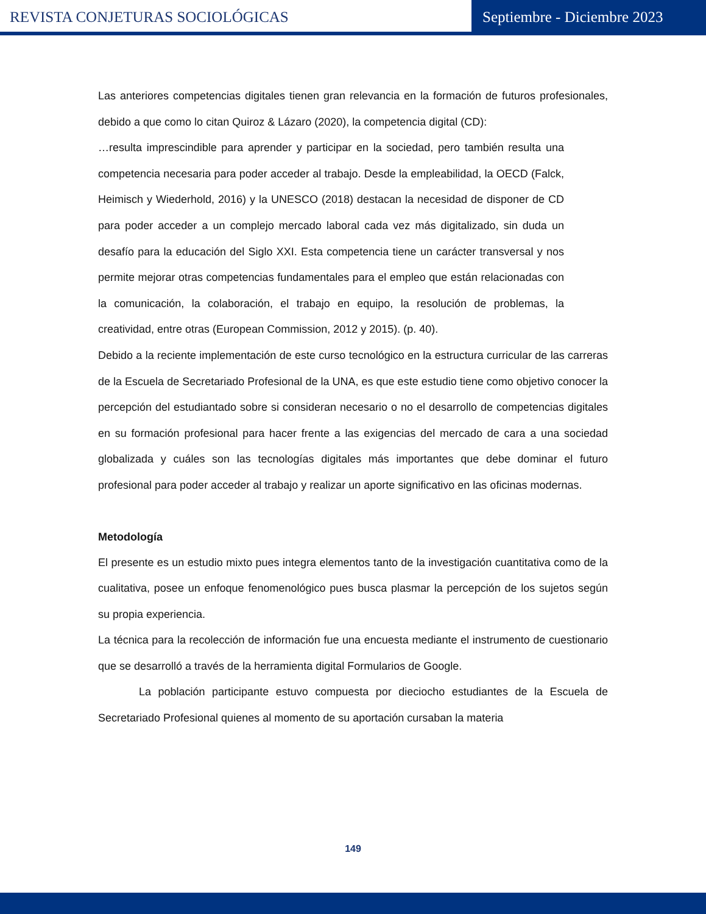REVISTA CONJETURAS SOCIOLÓGICAS
Septiembre - Diciembre 2023
Las anteriores competencias digitales tienen gran relevancia en la formación de futuros profesionales, debido a que como lo citan Quiroz & Lázaro (2020), la competencia digital (CD):
…resulta imprescindible para aprender y participar en la sociedad, pero también resulta una competencia necesaria para poder acceder al trabajo. Desde la empleabilidad, la OECD (Falck, Heimisch y Wiederhold, 2016) y la UNESCO (2018) destacan la necesidad de disponer de CD para poder acceder a un complejo mercado laboral cada vez más digitalizado, sin duda un desafío para la educación del Siglo XXI. Esta competencia tiene un carácter transversal y nos permite mejorar otras competencias fundamentales para el empleo que están relacionadas con la comunicación, la colaboración, el trabajo en equipo, la resolución de problemas, la creatividad, entre otras (European Commission, 2012 y 2015). (p. 40).
Debido a la reciente implementación de este curso tecnológico en la estructura curricular de las carreras de la Escuela de Secretariado Profesional de la UNA, es que este estudio tiene como objetivo conocer la percepción del estudiantado sobre si consideran necesario o no el desarrollo de competencias digitales en su formación profesional para hacer frente a las exigencias del mercado de cara a una sociedad globalizada y cuáles son las tecnologías digitales más importantes que debe dominar el futuro profesional para poder acceder al trabajo y realizar un aporte significativo en las oficinas modernas.
Metodología
El presente es un estudio mixto pues integra elementos tanto de la investigación cuantitativa como de la cualitativa, posee un enfoque fenomenológico pues busca plasmar la percepción de los sujetos según su propia experiencia.
La técnica para la recolección de información fue una encuesta mediante el instrumento de cuestionario que se desarrolló a través de la herramienta digital Formularios de Google.
La población participante estuvo compuesta por dieciocho estudiantes de la Escuela de Secretariado Profesional quienes al momento de su aportación cursaban la materia
149